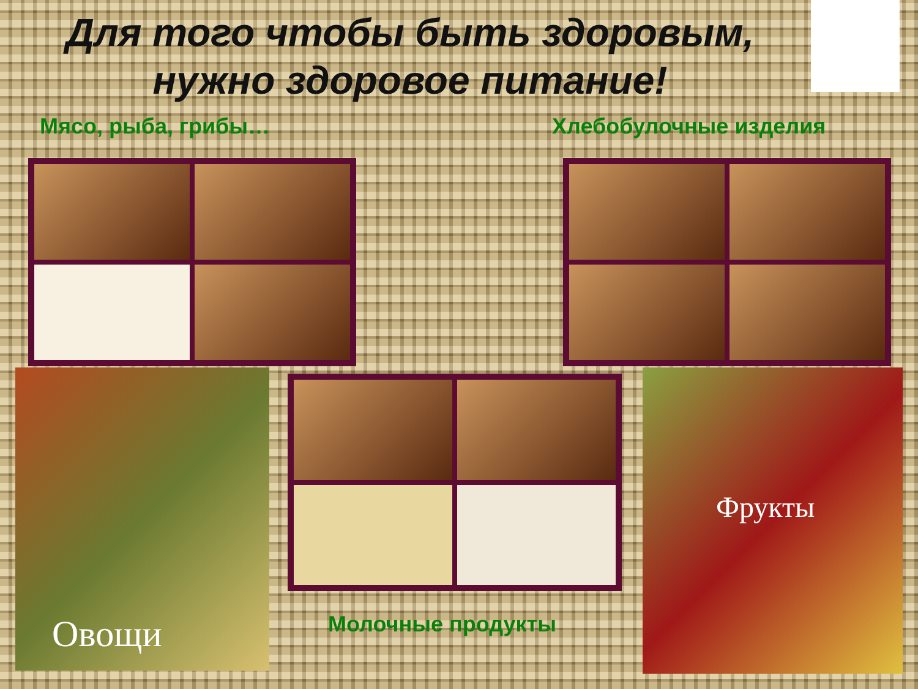Для того чтобы быть здоровым, нужно здоровое питание!
Мясо, рыба, грибы… Хлебобулочные изделия
Овощи
Молочные продукты
Фрукты